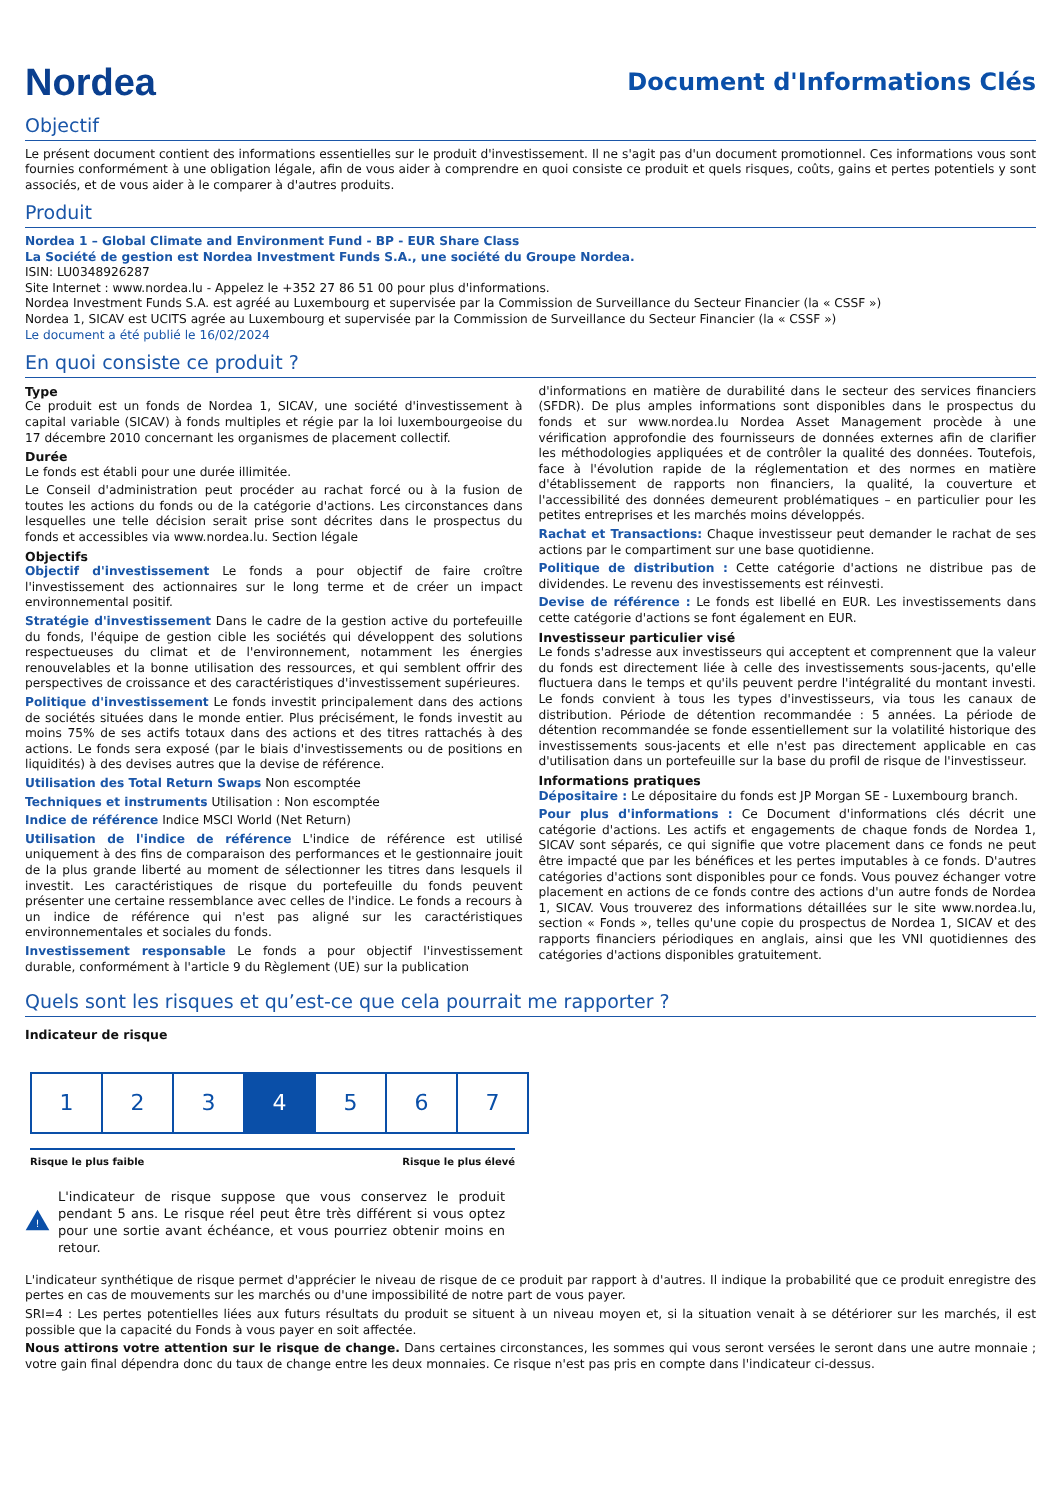Nordea
Document d'Informations Clés
Objectif
Le présent document contient des informations essentielles sur le produit d'investissement. Il ne s'agit pas d'un document promotionnel. Ces informations vous sont fournies conformément à une obligation légale, afin de vous aider à comprendre en quoi consiste ce produit et quels risques, coûts, gains et pertes potentiels y sont associés, et de vous aider à le comparer à d'autres produits.
Produit
Nordea 1 – Global Climate and Environment Fund - BP - EUR Share Class
La Société de gestion est Nordea Investment Funds S.A., une société du Groupe Nordea.
ISIN: LU0348926287
Site Internet : www.nordea.lu - Appelez le +352 27 86 51 00 pour plus d'informations.
Nordea Investment Funds S.A. est agréé au Luxembourg et supervisée par la Commission de Surveillance du Secteur Financier (la « CSSF »)
Nordea 1, SICAV est UCITS agrée au Luxembourg et supervisée par la Commission de Surveillance du Secteur Financier (la « CSSF »)
Le document a été publié le 16/02/2024
En quoi consiste ce produit ?
Type
Ce produit est un fonds de Nordea 1, SICAV, une société d'investissement à capital variable (SICAV) à fonds multiples et régie par la loi luxembourgeoise du 17 décembre 2010 concernant les organismes de placement collectif.
Durée
Le fonds est établi pour une durée illimitée.
Le Conseil d'administration peut procéder au rachat forcé ou à la fusion de toutes les actions du fonds ou de la catégorie d'actions. Les circonstances dans lesquelles une telle décision serait prise sont décrites dans le prospectus du fonds et accessibles via www.nordea.lu. Section légale
Objectifs
Objectif d'investissement Le fonds a pour objectif de faire croître l'investissement des actionnaires sur le long terme et de créer un impact environnemental positif.
Stratégie d'investissement Dans le cadre de la gestion active du portefeuille du fonds, l'équipe de gestion cible les sociétés qui développent des solutions respectueuses du climat et de l'environnement, notamment les énergies renouvelables et la bonne utilisation des ressources, et qui semblent offrir des perspectives de croissance et des caractéristiques d'investissement supérieures.
Politique d'investissement Le fonds investit principalement dans des actions de sociétés situées dans le monde entier. Plus précisément, le fonds investit au moins 75% de ses actifs totaux dans des actions et des titres rattachés à des actions. Le fonds sera exposé (par le biais d'investissements ou de positions en liquidités) à des devises autres que la devise de référence.
Utilisation des Total Return Swaps Non escomptée
Techniques et instruments Utilisation : Non escomptée
Indice de référence Indice MSCI World (Net Return)
Utilisation de l'indice de référence L'indice de référence est utilisé uniquement à des fins de comparaison des performances et le gestionnaire jouit de la plus grande liberté au moment de sélectionner les titres dans lesquels il investit. Les caractéristiques de risque du portefeuille du fonds peuvent présenter une certaine ressemblance avec celles de l'indice. Le fonds a recours à un indice de référence qui n'est pas aligné sur les caractéristiques environnementales et sociales du fonds.
Investissement responsable Le fonds a pour objectif l'investissement durable, conformément à l'article 9 du Règlement (UE) sur la publication
d'informations en matière de durabilité dans le secteur des services financiers (SFDR). De plus amples informations sont disponibles dans le prospectus du fonds et sur www.nordea.lu Nordea Asset Management procède à une vérification approfondie des fournisseurs de données externes afin de clarifier les méthodologies appliquées et de contrôler la qualité des données. Toutefois, face à l'évolution rapide de la réglementation et des normes en matière d'établissement de rapports non financiers, la qualité, la couverture et l'accessibilité des données demeurent problématiques – en particulier pour les petites entreprises et les marchés moins développés.
Rachat et Transactions: Chaque investisseur peut demander le rachat de ses actions par le compartiment sur une base quotidienne.
Politique de distribution : Cette catégorie d'actions ne distribue pas de dividendes. Le revenu des investissements est réinvesti.
Devise de référence : Le fonds est libellé en EUR. Les investissements dans cette catégorie d'actions se font également en EUR.
Investisseur particulier visé
Le fonds s'adresse aux investisseurs qui acceptent et comprennent que la valeur du fonds est directement liée à celle des investissements sous-jacents, qu'elle fluctuera dans le temps et qu'ils peuvent perdre l'intégralité du montant investi. Le fonds convient à tous les types d'investisseurs, via tous les canaux de distribution. Période de détention recommandée : 5 années. La période de détention recommandée se fonde essentiellement sur la volatilité historique des investissements sous-jacents et elle n'est pas directement applicable en cas d'utilisation dans un portefeuille sur la base du profil de risque de l'investisseur.
Informations pratiques
Dépositaire : Le dépositaire du fonds est JP Morgan SE - Luxembourg branch.
Pour plus d'informations : Ce Document d'informations clés décrit une catégorie d'actions. Les actifs et engagements de chaque fonds de Nordea 1, SICAV sont séparés, ce qui signifie que votre placement dans ce fonds ne peut être impacté que par les bénéfices et les pertes imputables à ce fonds. D'autres catégories d'actions sont disponibles pour ce fonds. Vous pouvez échanger votre placement en actions de ce fonds contre des actions d'un autre fonds de Nordea 1, SICAV. Vous trouverez des informations détaillées sur le site www.nordea.lu, section « Fonds », telles qu'une copie du prospectus de Nordea 1, SICAV et des rapports financiers périodiques en anglais, ainsi que les VNI quotidiennes des catégories d'actions disponibles gratuitement.
Quels sont les risques et qu’est-ce que cela pourrait me rapporter ?
Indicateur de risque
| 1 | 2 | 3 | 4 | 5 | 6 | 7 |
Risque le plus faible Risque le plus élevé
!
L'indicateur de risque suppose que vous conservez le produit pendant 5 ans. Le risque réel peut être très différent si vous optez pour une sortie avant échéance, et vous pourriez obtenir moins en retour.
L'indicateur synthétique de risque permet d'apprécier le niveau de risque de ce produit par rapport à d'autres. Il indique la probabilité que ce produit enregistre des pertes en cas de mouvements sur les marchés ou d'une impossibilité de notre part de vous payer.
SRI=4 : Les pertes potentielles liées aux futurs résultats du produit se situent à un niveau moyen et, si la situation venait à se détériorer sur les marchés, il est possible que la capacité du Fonds à vous payer en soit affectée.
Nous attirons votre attention sur le risque de change. Dans certaines circonstances, les sommes qui vous seront versées le seront dans une autre monnaie ; votre gain final dépendra donc du taux de change entre les deux monnaies. Ce risque n'est pas pris en compte dans l'indicateur ci-dessus.